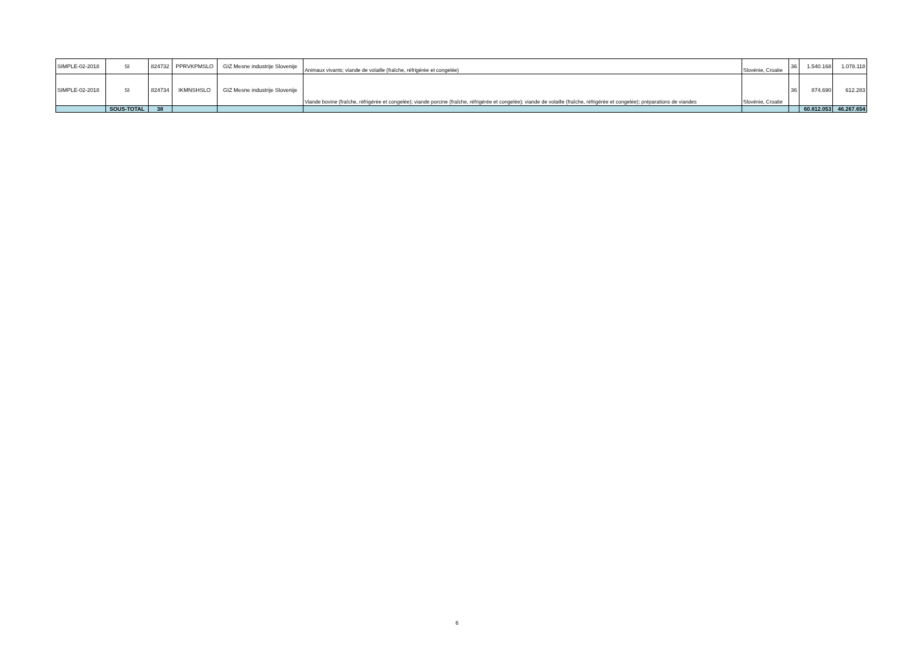| SIMPLE-02-2018 | SI | 824732 | PPRVKPMSLO | GIZ Mesne industrije Slovenije | Animaux vivants; viande de volaille (fraîche, réfrigérée et congelée) | Slovénie, Croatie | 36 | 1.540.168 | 1.078.118 |
| SIMPLE-02-2018 | SI | 824734 | IKMNSHSLO | GIZ Mesne industrije Slovenije | Viande bovine (fraîche, réfrigérée et congelée); viande porcine (fraîche, réfrigérée et congelée); viande de volaille (fraîche, réfrigérée et congelée); préparations de viandes | Slovénie, Croatie | 36 | 874.690 | 612.283 |
| | SOUS-TOTAL | 38 | | | | | | 60.812.053 | 46.267.654 |
6